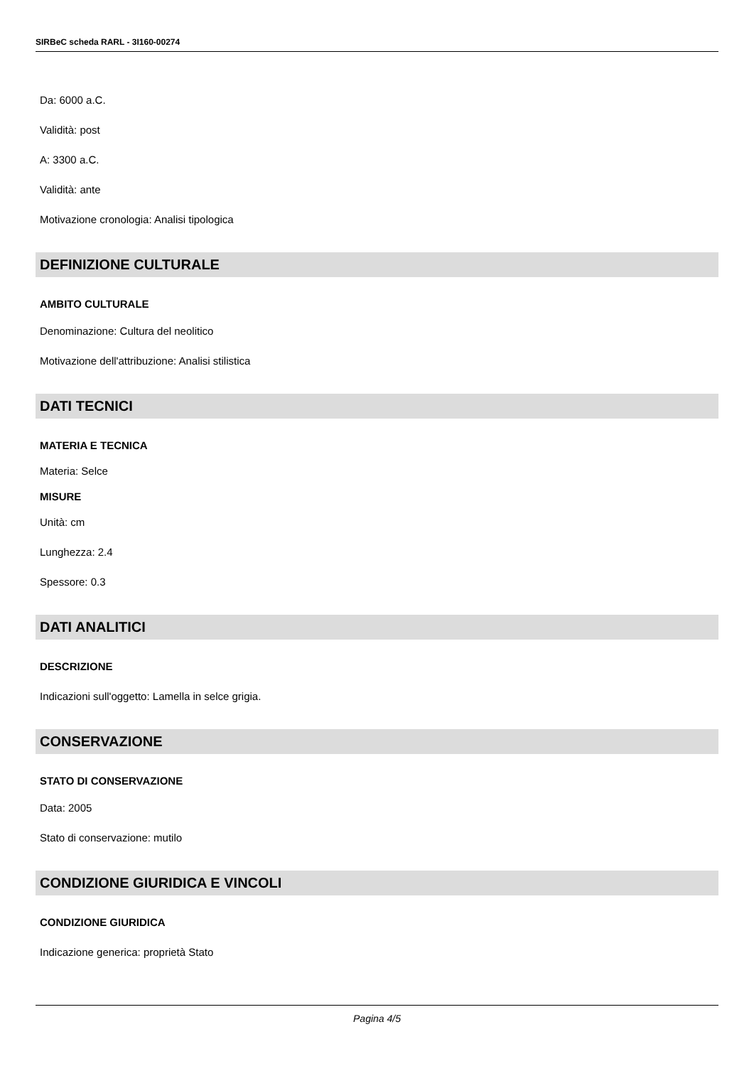SIRBeC scheda RARL - 3I160-00274
Da: 6000 a.C.
Validità: post
A: 3300 a.C.
Validità: ante
Motivazione cronologia: Analisi tipologica
DEFINIZIONE CULTURALE
AMBITO CULTURALE
Denominazione: Cultura del neolitico
Motivazione dell'attribuzione: Analisi stilistica
DATI TECNICI
MATERIA E TECNICA
Materia: Selce
MISURE
Unità: cm
Lunghezza: 2.4
Spessore: 0.3
DATI ANALITICI
DESCRIZIONE
Indicazioni sull'oggetto: Lamella in selce grigia.
CONSERVAZIONE
STATO DI CONSERVAZIONE
Data: 2005
Stato di conservazione: mutilo
CONDIZIONE GIURIDICA E VINCOLI
CONDIZIONE GIURIDICA
Indicazione generica: proprietà Stato
Pagina 4/5